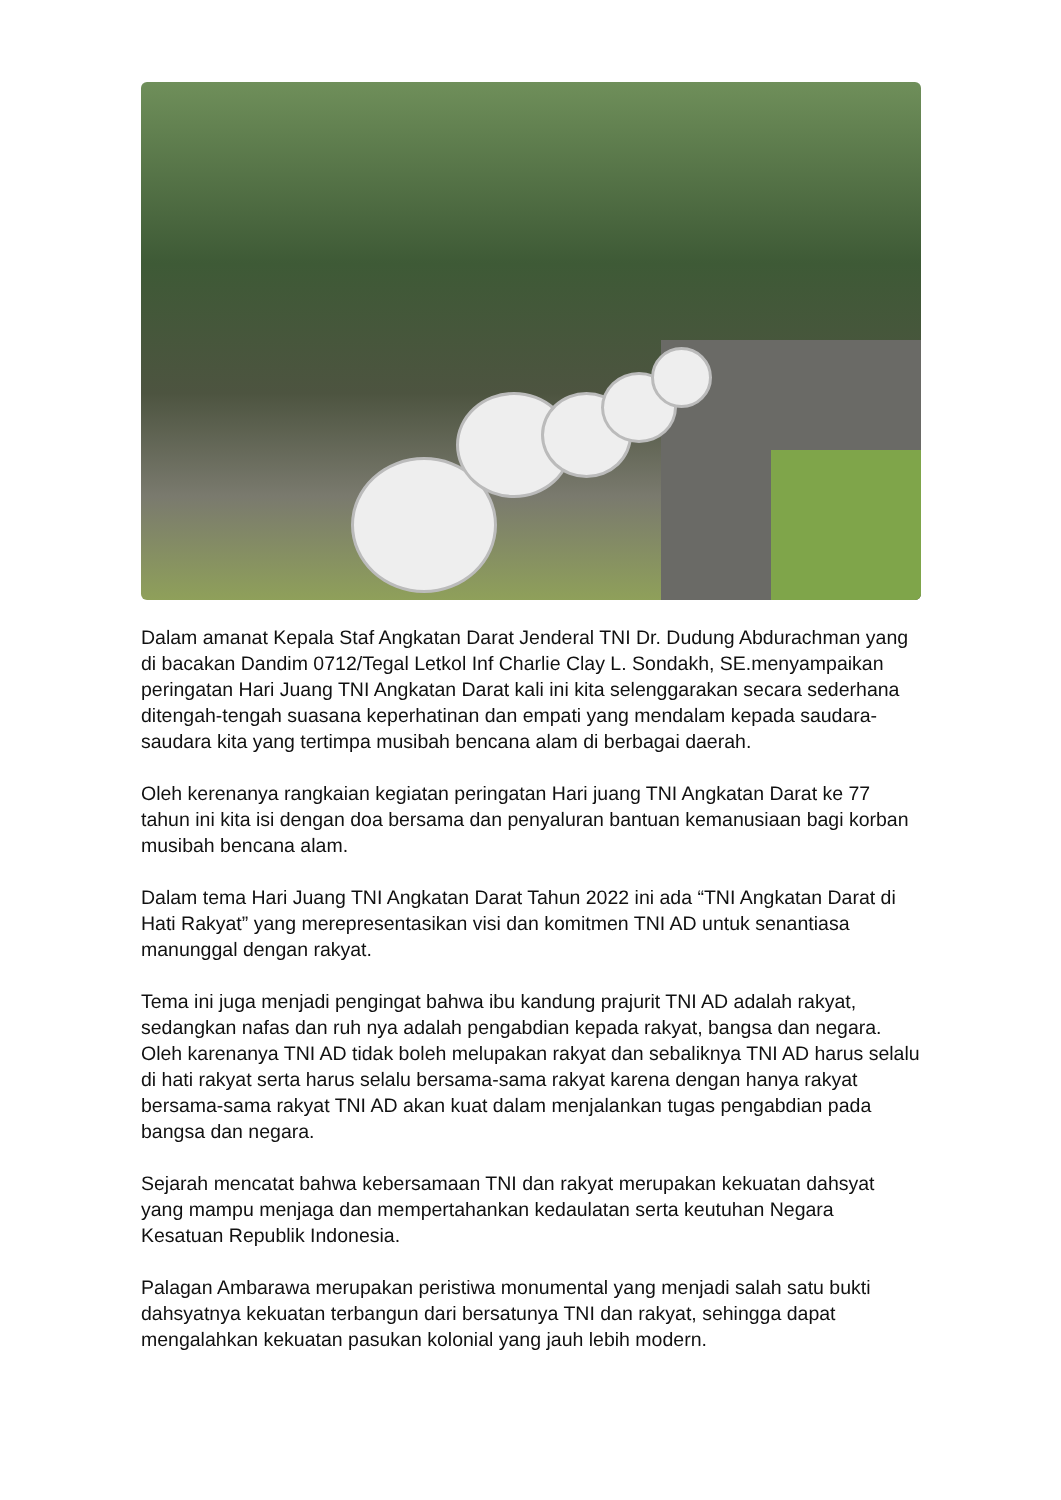Dalam amanat Kepala Staf Angkatan Darat Jenderal TNI Dr. Dudung Abdurachman yang di bacakan Dandim 0712/Tegal Letkol Inf Charlie Clay L. Sondakh, SE.menyampaikan peringatan Hari Juang TNI Angkatan Darat kali ini kita selenggarakan secara sederhana ditengah-tengah suasana keperhatinan dan empati yang mendalam kepada saudara-saudara kita yang tertimpa musibah bencana alam di berbagai daerah.
Oleh kerenanya rangkaian kegiatan peringatan Hari juang TNI Angkatan Darat ke 77 tahun ini kita isi dengan doa bersama dan penyaluran bantuan kemanusiaan bagi korban musibah bencana alam.
Dalam tema Hari Juang TNI Angkatan Darat Tahun 2022 ini ada “TNI Angkatan Darat di Hati Rakyat” yang merepresentasikan visi dan komitmen TNI AD untuk senantiasa manunggal dengan rakyat.
Tema ini juga menjadi pengingat bahwa ibu kandung prajurit TNI AD adalah rakyat, sedangkan nafas dan ruh nya adalah pengabdian kepada rakyat, bangsa dan negara. Oleh karenanya TNI AD tidak boleh melupakan rakyat dan sebaliknya TNI AD harus selalu di hati rakyat serta harus selalu bersama-sama rakyat karena dengan hanya rakyat bersama-sama rakyat TNI AD akan kuat dalam menjalankan tugas pengabdian pada bangsa dan negara.
Sejarah mencatat bahwa kebersamaan TNI dan rakyat merupakan kekuatan dahsyat yang mampu menjaga dan mempertahankan kedaulatan serta keutuhan Negara Kesatuan Republik Indonesia.
Palagan Ambarawa merupakan peristiwa monumental yang menjadi salah satu bukti dahsyatnya kekuatan terbangun dari bersatunya TNI dan rakyat, sehingga dapat mengalahkan kekuatan pasukan kolonial yang jauh lebih modern.